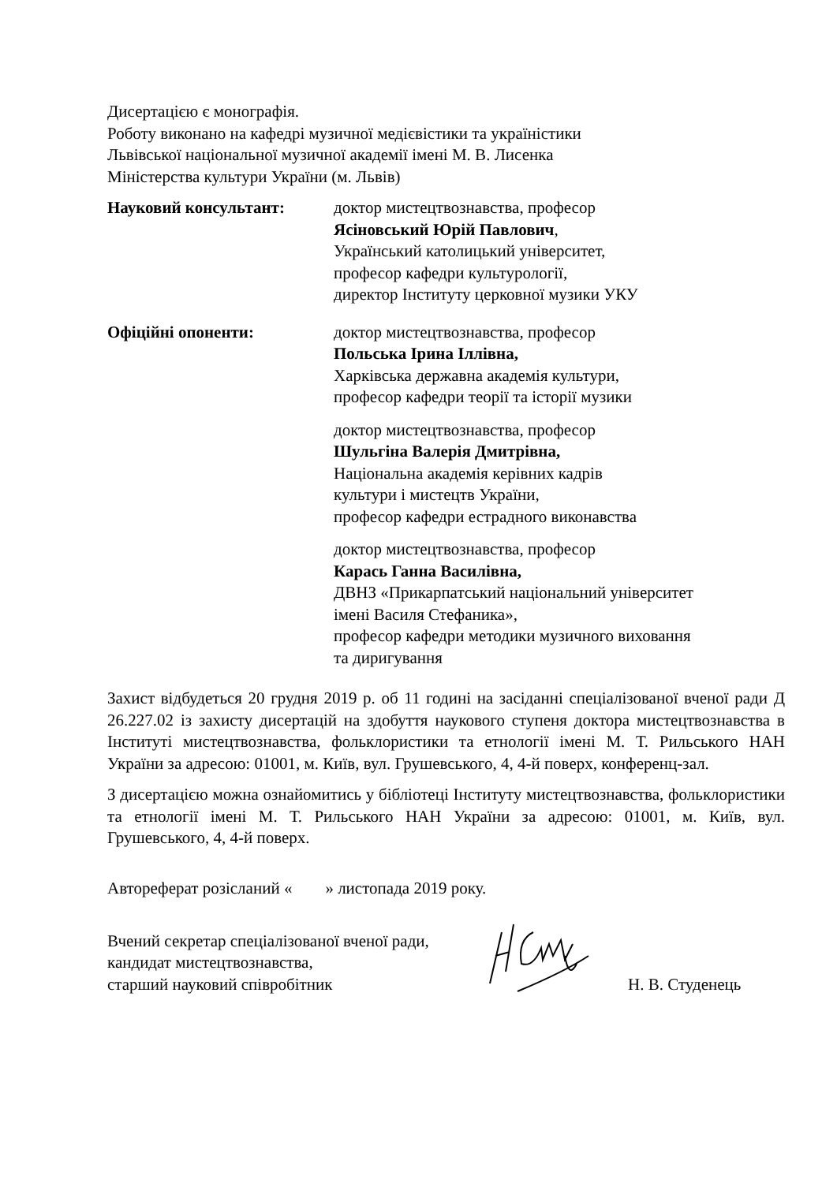Дисертацією є монографія.
Роботу виконано на кафедрі музичної медієвістики та україністики
Львівської національної музичної академії імені М. В. Лисенка
Міністерства культури України (м. Львів)
Науковий консультант: доктор мистецтвознавства, професор
Ясіновський Юрій Павлович,
Український католицький університет,
професор кафедри культурології,
директор Інституту церковної музики УКУ
Офіційні опоненти: доктор мистецтвознавства, професор
Польська Ірина Іллівна,
Харківська державна академія культури,
професор кафедри теорії та історії музики
доктор мистецтвознавства, професор
Шульгіна Валерія Дмитрівна,
Національна академія керівних кадрів
культури і мистецтв України,
професор кафедри естрадного виконавства
доктор мистецтвознавства, професор
Карась Ганна Василівна,
ДВНЗ «Прикарпатський національний університет
імені Василя Стефаника»,
професор кафедри методики музичного виховання
та диригування
Захист відбудеться 20 грудня 2019 р. об 11 годині на засіданні спеціалізованої вченої ради Д 26.227.02 із захисту дисертацій на здобуття наукового ступеня доктора мистецтвознавства в Інституті мистецтвознавства, фольклористики та етнології імені М. Т. Рильського НАН України за адресою: 01001, м. Київ, вул. Грушевського, 4, 4-й поверх, конференц-зал.
З дисертацією можна ознайомитись у бібліотеці Інституту мистецтвознавства, фольклористики та етнології імені М. Т. Рильського НАН України за адресою: 01001, м. Київ, вул. Грушевського, 4, 4-й поверх.
Автореферат розісланий « » листопада 2019 року.
Вчений секретар спеціалізованої вченої ради,
кандидат мистецтвознавства,
старший науковий співробітник
Н. В. Студенець